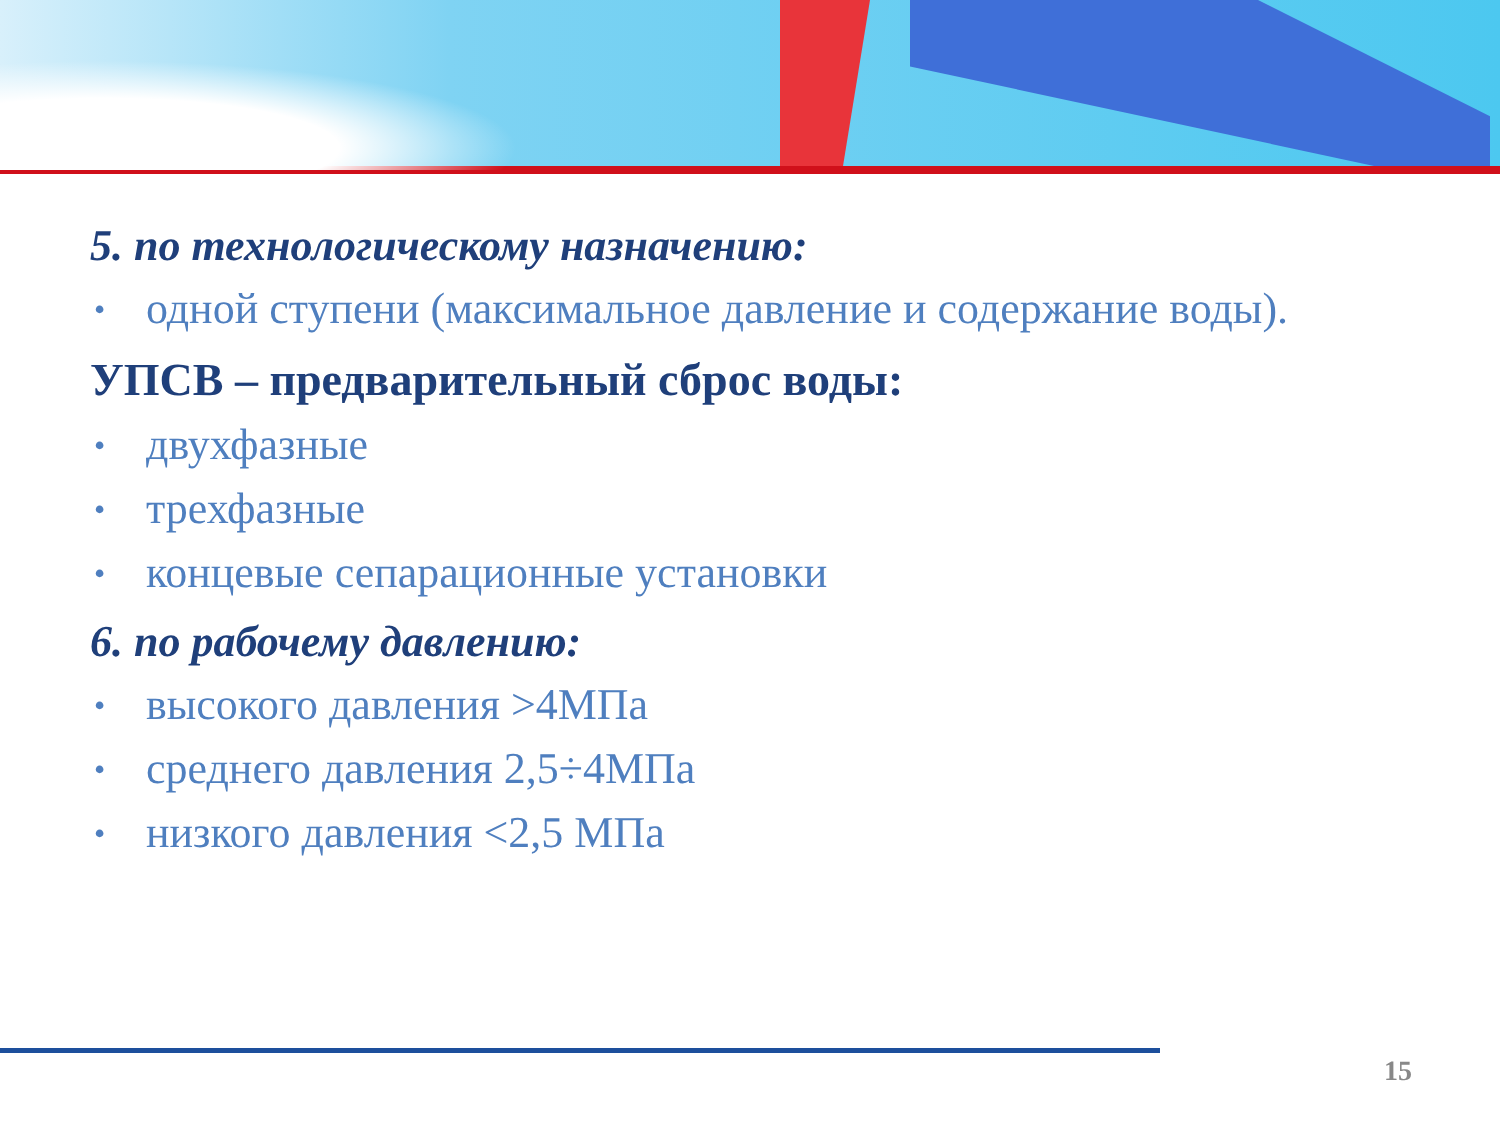5. по технологическому назначению:
• одной ступени (максимальное давление и содержание воды).
УПСВ – предварительный сброс воды:
• двухфазные
• трехфазные
• концевые сепарационные установки
6. по рабочему давлению:
• высокого давления >4МПа
• среднего давления 2,5÷4МПа
• низкого давления <2,5 МПа
15